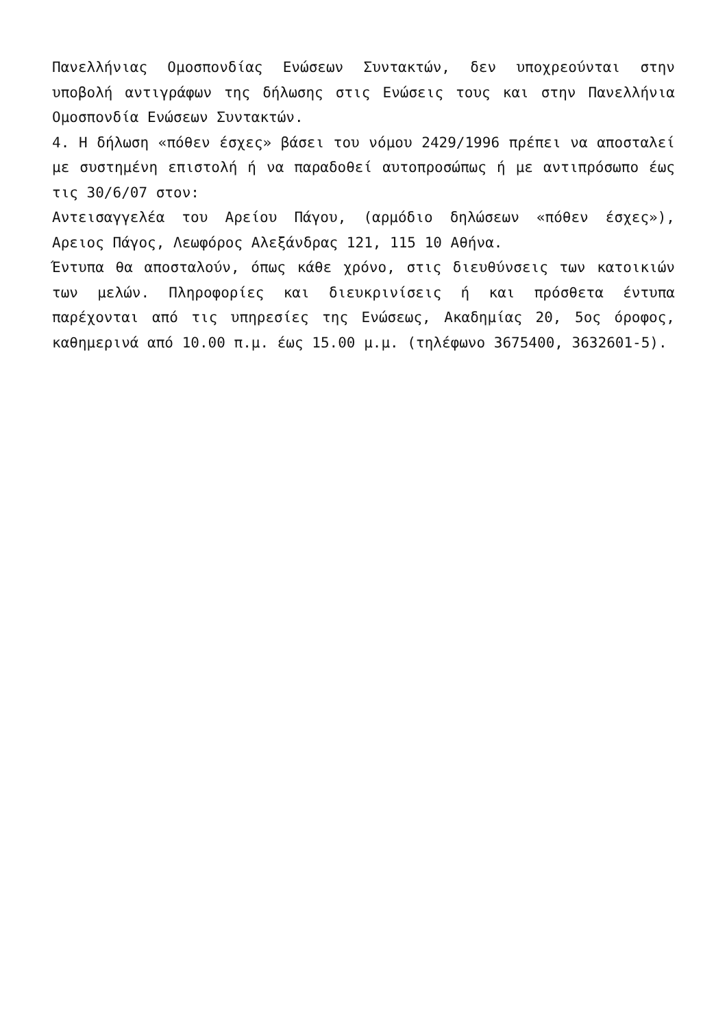Πανελλήνιας Ομοσπονδίας Ενώσεων Συντακτών, δεν υποχρεούνται στην υποβολή αντιγράφων της δήλωσης στις Ενώσεις τους και στην Πανελλήνια Ομοσπονδία Ενώσεων Συντακτών.
4. Η δήλωση «πόθεν έσχες» βάσει του νόμου 2429/1996 πρέπει να αποσταλεί με συστημένη επιστολή ή να παραδοθεί αυτοπροσώπως ή με αντιπρόσωπο έως τις 30/6/07 στον:
Αντεισαγγελέα του Αρείου Πάγου, (αρμόδιο δηλώσεων «πόθεν έσχες»), Αρειος Πάγος, Λεωφόρος Αλεξάνδρας 121, 115 10 Αθήνα.
Έντυπα θα αποσταλούν, όπως κάθε χρόνο, στις διευθύνσεις των κατοικιών των μελών. Πληροφορίες και διευκρινίσεις ή και πρόσθετα έντυπα παρέχονται από τις υπηρεσίες της Ενώσεως, Ακαδημίας 20, 5ος όροφος, καθημερινά από 10.00 π.μ. έως 15.00 μ.μ. (τηλέφωνο 3675400, 3632601-5).